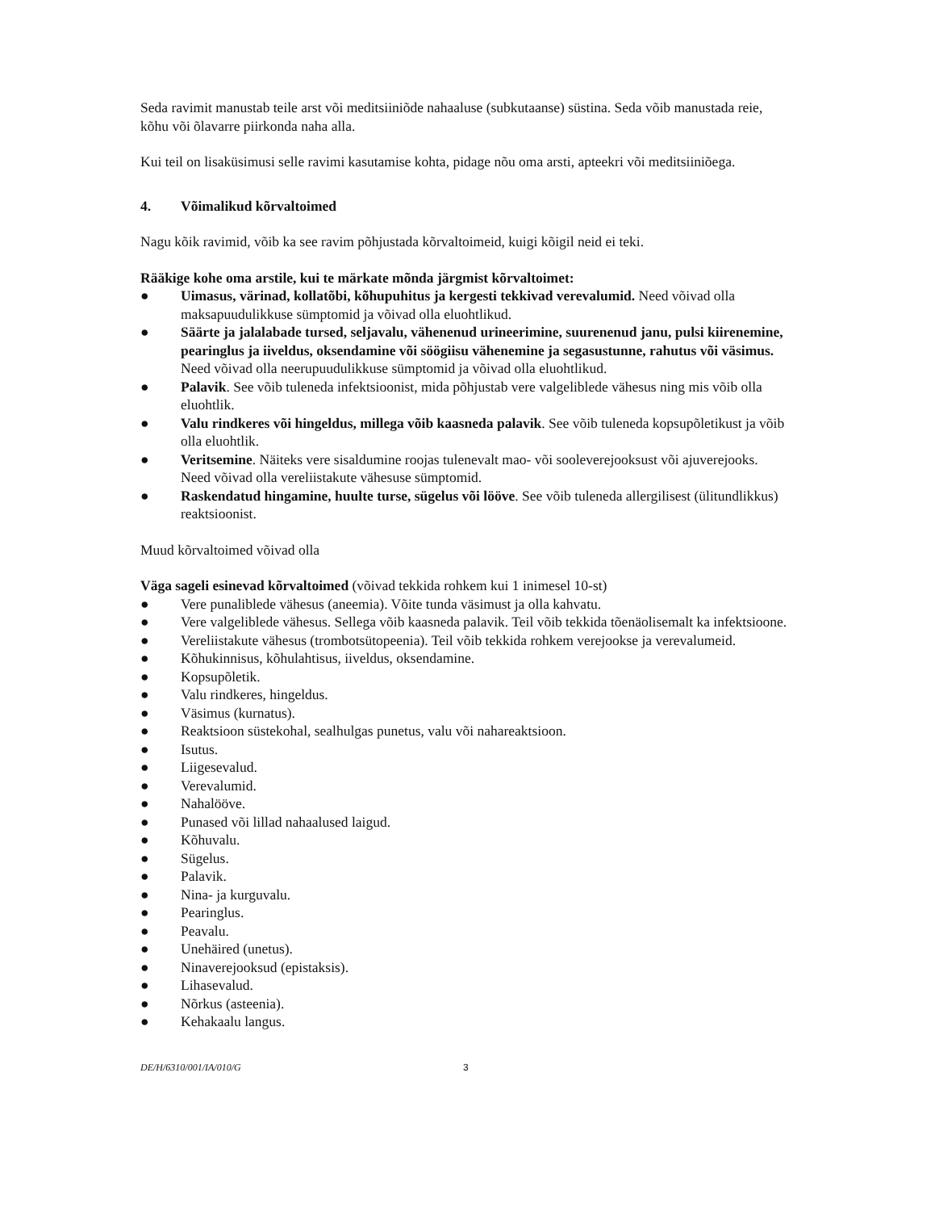Seda ravimit manustab teile arst või meditsiiniõde nahaaluse (subkutaanse) süstina. Seda võib manustada reie, kõhu või õlavarre piirkonda naha alla.
Kui teil on lisaküsimusi selle ravimi kasutamise kohta, pidage nõu oma arsti, apteekri või meditsiiniõega.
4. Võimalikud kõrvaltoimed
Nagu kõik ravimid, võib ka see ravim põhjustada kõrvaltoimeid, kuigi kõigil neid ei teki.
Rääkige kohe oma arstile, kui te märkate mõnda järgmist kõrvaltoimet:
● Uimasus, värinad, kollatõbi, kõhupuhitus ja kergesti tekkivad verevalumid. Need võivad olla maksapuudulikkuse sümptomid ja võivad olla eluohtlikud.
● Säärte ja jalalabade tursed, seljavalu, vähenenud urineerimine, suurenenud janu, pulsi kiirenemine, pearinglus ja iiveldus, oksendamine või söögiisu vähenemine ja segasustunne, rahutus või väsimus. Need võivad olla neerupuudulikkuse sümptomid ja võivad olla eluohtlikud.
● Palavik. See võib tuleneda infektsioonist, mida põhjustab vere valgeliblede vähesus ning mis võib olla eluohtlik.
● Valu rindkeres või hingeldus, millega võib kaasneda palavik. See võib tuleneda kopsupõletikust ja võib olla eluohtlik.
● Veritsemine. Näiteks vere sisaldumine roojas tulenevalt mao- või sooleverejooksust või ajuverejooks. Need võivad olla vereliistakute vähesuse sümptomid.
● Raskendatud hingamine, huulte turse, sügelus või lööve. See võib tuleneda allergilisest (ülitundlikkus) reaktsioonist.
Muud kõrvaltoimed võivad olla
Väga sageli esinevad kõrvaltoimed (võivad tekkida rohkem kui 1 inimesel 10-st)
● Vere punaliblede vähesus (aneemia). Võite tunda väsimust ja olla kahvatu.
● Vere valgeliblede vähesus. Sellega võib kaasneda palavik. Teil võib tekkida tõenäolisemalt ka infektsioone.
● Vereliistakute vähesus (trombotsütopeenia). Teil võib tekkida rohkem verejookse ja verevalumeid.
● Kõhukinnisus, kõhulahtisus, iiveldus, oksendamine.
● Kopsupõletik.
● Valu rindkeres, hingeldus.
● Väsimus (kurnatus).
● Reaktsioon süstekohal, sealhulgas punetus, valu või nahareaktsioon.
● Isutus.
● Liigesevalud.
● Verevalumid.
● Nahalööve.
● Punased või lillad nahaalused laigud.
● Kõhuvalu.
● Sügelus.
● Palavik.
● Nina- ja kurguvalu.
● Pearinglus.
● Peavalu.
● Unehäired (unetus).
● Ninaverejooksud (epistaksis).
● Lihasevalud.
● Nõrkus (asteenia).
● Kehakaalu langus.
DE/H/6310/001/IA/010/G 3